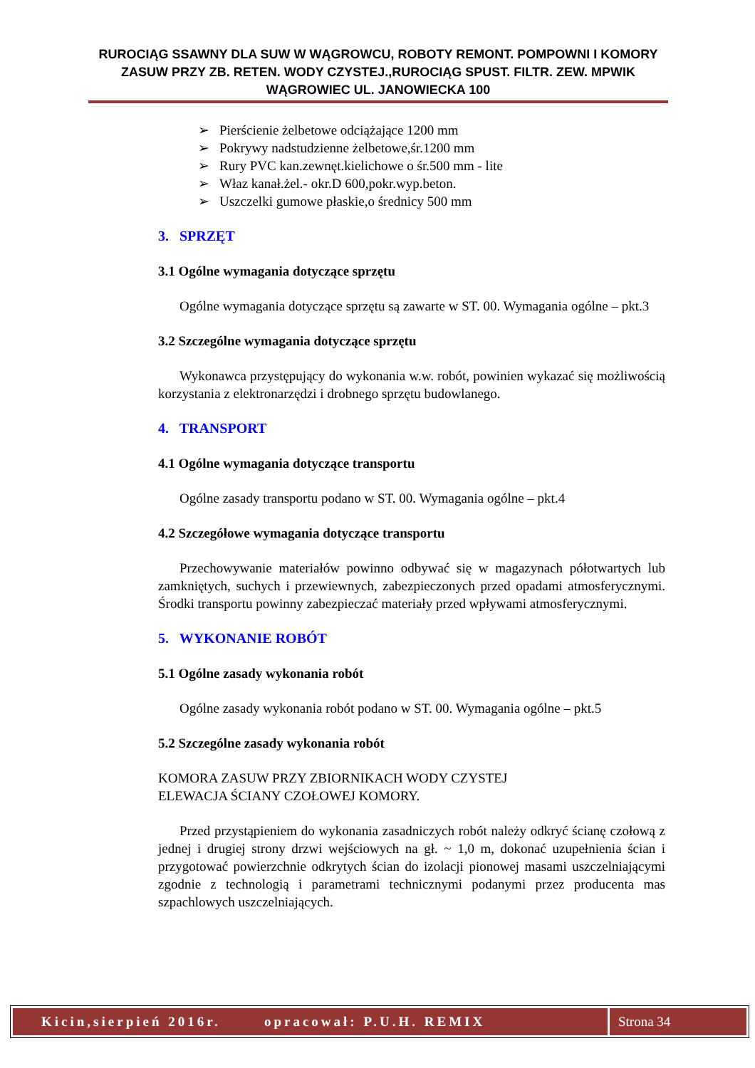RUROCIĄG SSAWNY DLA SUW W WĄGROWCU, ROBOTY REMONT. POMPOWNI I KOMORY ZASUW PRZY ZB. RETEN. WODY CZYSTEJ.,RUROCIĄG SPUST. FILTR. ZEW. MPWIK WĄGROWIEC UL. JANOWIECKA 100
➢ Pierścienie żelbetowe odciążające 1200 mm
➢ Pokrywy nadstudzienne żelbetowe,śr.1200 mm
➢ Rury PVC kan.zewnęt.kielichowe o śr.500 mm - lite
➢ Właz kanał.żel.- okr.D 600,pokr.wyp.beton.
➢ Uszczelki gumowe płaskie,o średnicy 500 mm
3. SPRZĘT
3.1 Ogólne wymagania dotyczące sprzętu
Ogólne wymagania dotyczące sprzętu są zawarte w ST. 00. Wymagania ogólne – pkt.3
3.2 Szczególne wymagania dotyczące sprzętu
Wykonawca przystępujący do wykonania w.w. robót, powinien wykazać się możliwością korzystania z elektronarzędzi i drobnego sprzętu budowlanego.
4. TRANSPORT
4.1 Ogólne wymagania dotyczące transportu
Ogólne zasady transportu podano w ST. 00. Wymagania ogólne – pkt.4
4.2 Szczegółowe wymagania dotyczące transportu
Przechowywanie materiałów powinno odbywać się w magazynach półotwartych lub zamkniętych, suchych i przewiewnych, zabezpieczonych przed opadami atmosferycznymi. Środki transportu powinny zabezpieczać materiały przed wpływami atmosferycznymi.
5. WYKONANIE ROBÓT
5.1 Ogólne zasady wykonania robót
Ogólne zasady wykonania robót podano w ST. 00. Wymagania ogólne – pkt.5
5.2 Szczególne zasady wykonania robót
KOMORA ZASUW PRZY ZBIORNIKACH WODY CZYSTEJ
ELEWACJA ŚCIANY CZOŁOWEJ KOMORY.
Przed przystąpieniem do wykonania zasadniczych robót należy odkryć ścianę czołową z jednej i drugiej strony drzwi wejściowych na gł. ~ 1,0 m, dokonać uzupełnienia ścian i przygotować powierzchnie odkrytych ścian do izolacji pionowej masami uszczelniającymi zgodnie z technologią i parametrami technicznymi podanymi przez producenta mas szpachlowych uszczelniających.
Kicin,sierpień 2016r. opracował: P.U.H. REMIX Strona 34